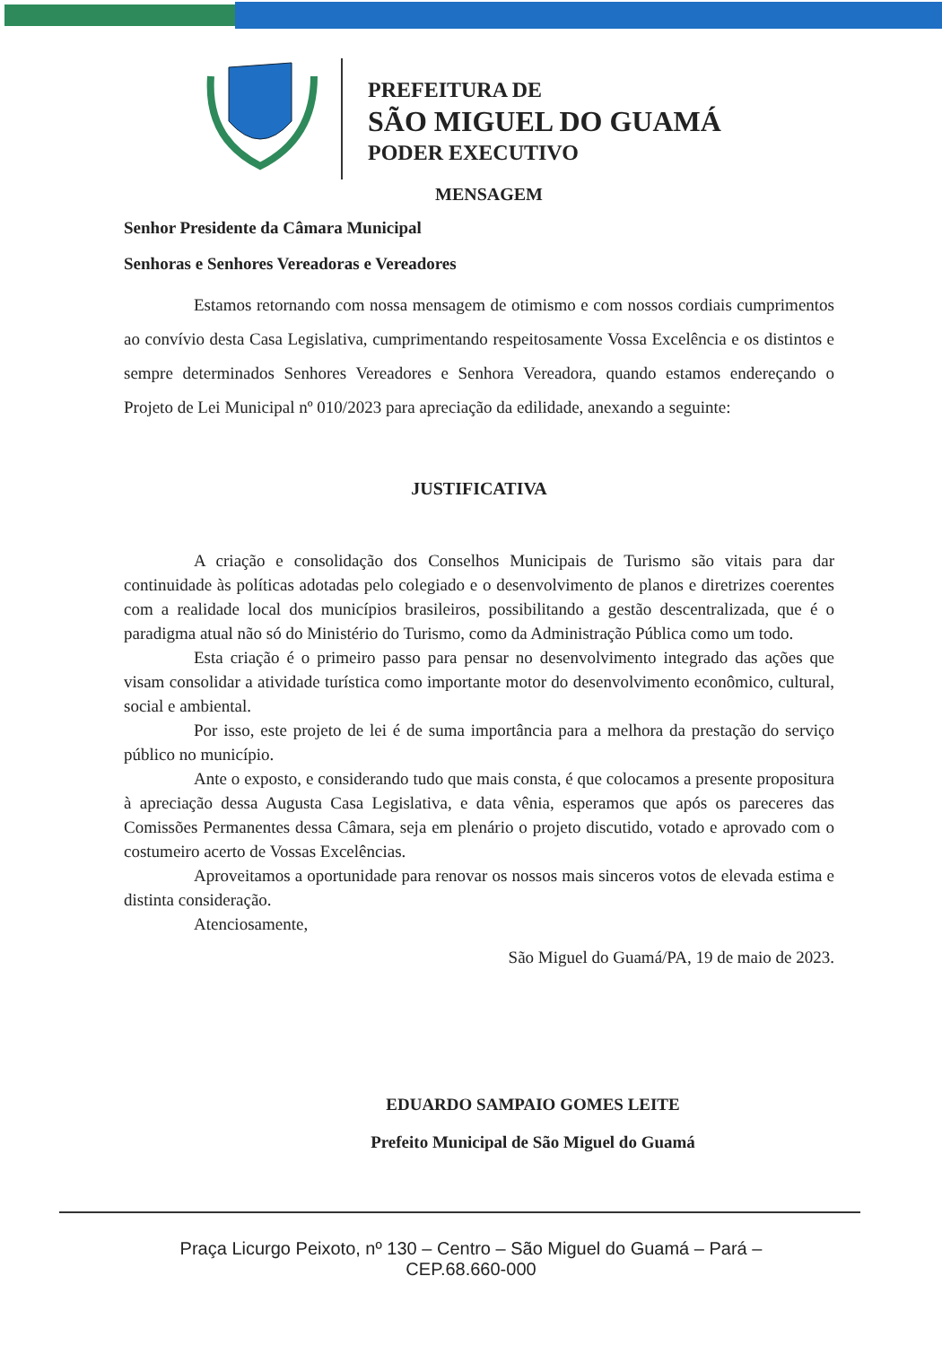PREFEITURA DE
SÃO MIGUEL DO GUAMÁ
PODER EXECUTIVO
MENSAGEM
Senhor Presidente da Câmara Municipal
Senhoras e Senhores Vereadoras e Vereadores
Estamos retornando com nossa mensagem de otimismo e com nossos cordiais cumprimentos ao convívio desta Casa Legislativa, cumprimentando respeitosamente Vossa Excelência e os distintos e sempre determinados Senhores Vereadores e Senhora Vereadora, quando estamos endereçando o Projeto de Lei Municipal nº 010/2023 para apreciação da edilidade, anexando a seguinte:
JUSTIFICATIVA
A criação e consolidação dos Conselhos Municipais de Turismo são vitais para dar continuidade às políticas adotadas pelo colegiado e o desenvolvimento de planos e diretrizes coerentes com a realidade local dos municípios brasileiros, possibilitando a gestão descentralizada, que é o paradigma atual não só do Ministério do Turismo, como da Administração Pública como um todo.
Esta criação é o primeiro passo para pensar no desenvolvimento integrado das ações que visam consolidar a atividade turística como importante motor do desenvolvimento econômico, cultural, social e ambiental.
Por isso, este projeto de lei é de suma importância para a melhora da prestação do serviço público no município.
Ante o exposto, e considerando tudo que mais consta, é que colocamos a presente propositura à apreciação dessa Augusta Casa Legislativa, e data vênia, esperamos que após os pareceres das Comissões Permanentes dessa Câmara, seja em plenário o projeto discutido, votado e aprovado com o costumeiro acerto de Vossas Excelências.
Aproveitamos a oportunidade para renovar os nossos mais sinceros votos de elevada estima e distinta consideração.
Atenciosamente,
São Miguel do Guamá/PA, 19 de maio de 2023.
EDUARDO SAMPAIO GOMES LEITE
Prefeito Municipal de São Miguel do Guamá
Praça Licurgo Peixoto, nº 130 – Centro – São Miguel do Guamá – Pará –
CEP.68.660-000